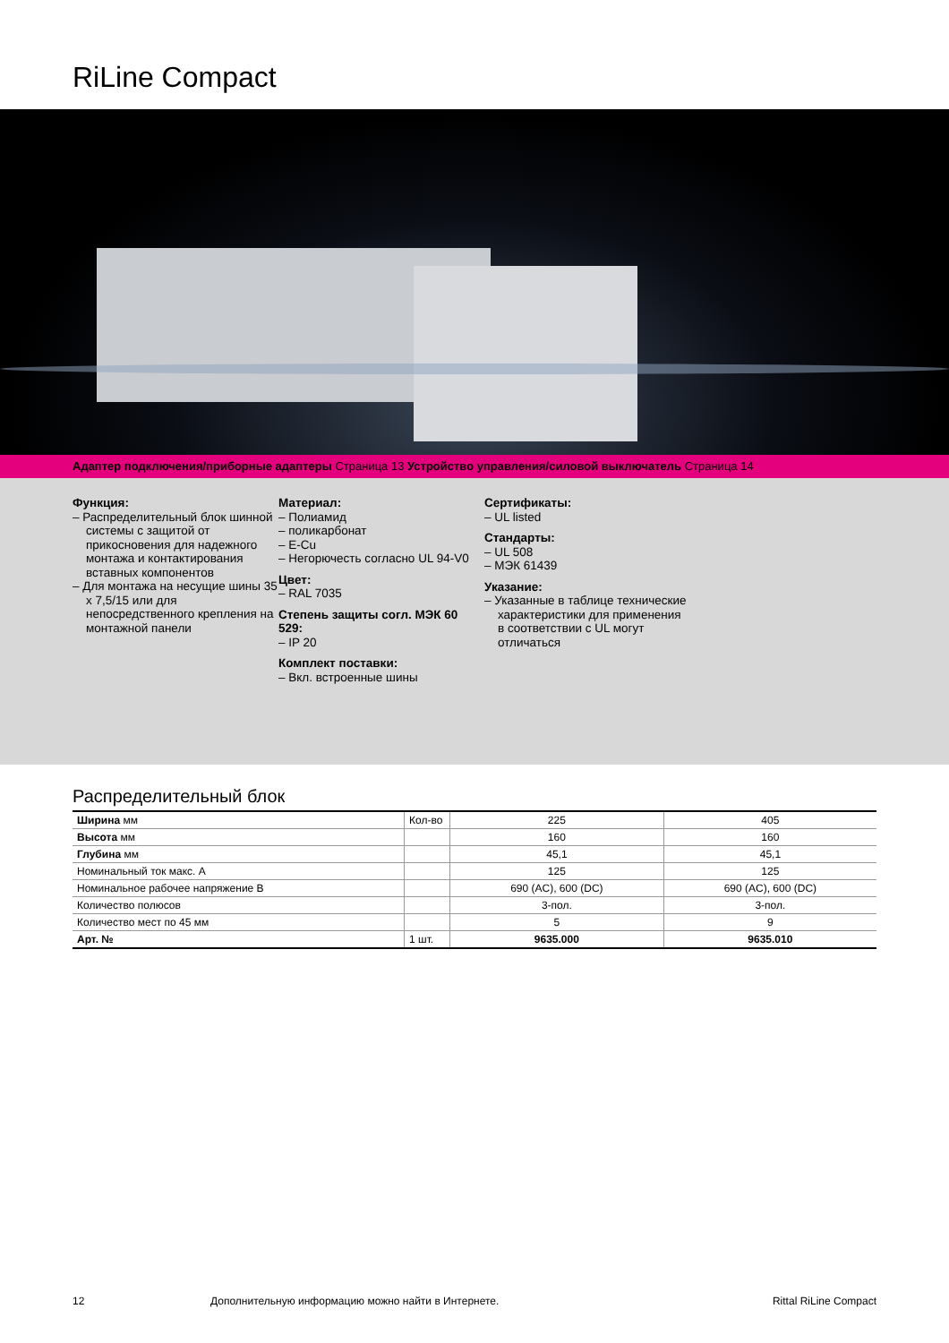RiLine Compact
Адаптер подключения/приборные адаптеры Страница 13 Устройство управления/силовой выключатель Страница 14
Функция:
– Распределительный блок шинной системы с защитой от прикосновения для надежного монтажа и контактирования вставных компонентов
– Для монтажа на несущие шины 35 x 7,5/15 или для непосредственного крепления на монтажной панели
Материал:
– Полиамид
– поликарбонат
– E-Cu
– Негорючесть согласно UL 94-V0
Цвет:
– RAL 7035
Степень защиты согл. МЭК 60 529:
– IP 20
Комплект поставки:
– Вкл. встроенные шины
Сертификаты:
– UL listed
Стандарты:
– UL 508
– МЭК 61439
Указание:
– Указанные в таблице технические характеристики для применения в соответствии с UL могут отличаться
Распределительный блок
| Ширина мм | Кол-во | 225 | 405 |
| Высота мм | | 160 | 160 |
| Глубина мм | | 45,1 | 45,1 |
| Номинальный ток макс. А | | 125 | 125 |
| Номинальное рабочее напряжение В | | 690 (AC), 600 (DC) | 690 (AC), 600 (DC) |
| Количество полюсов | | 3-пол. | 3-пол. |
| Количество мест по 45 мм | | 5 | 9 |
| Арт. № | 1 шт. | 9635.000 | 9635.010 |
12 Дополнительную информацию можно найти в Интернете. Rittal RiLine Compact